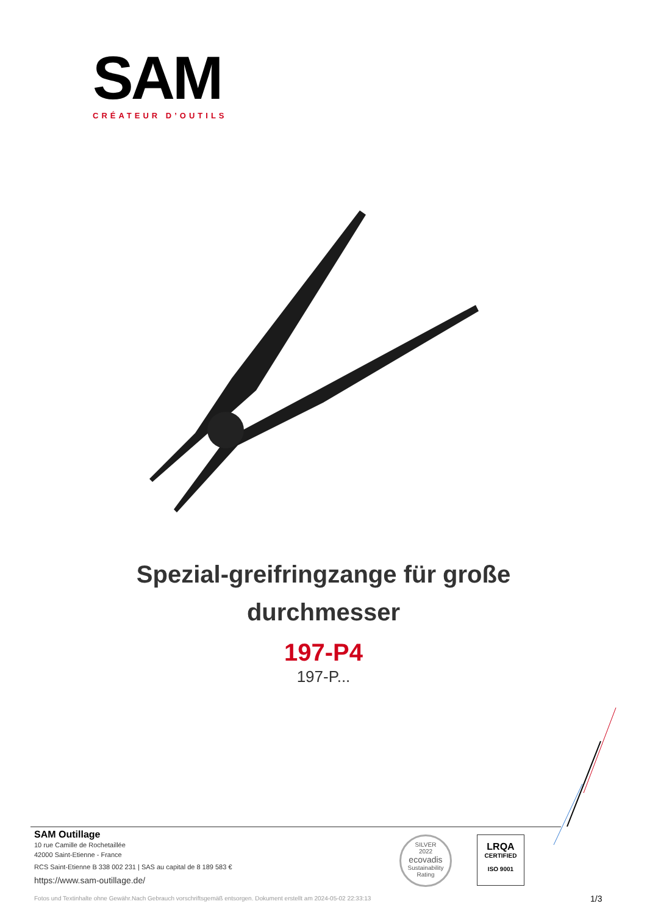SAM
CRÉATEUR D’OUTILS
Spezial-greifringzange für große
durchmesser
197-P4
197-P...
SAM Outillage
10 rue Camille de Rochetaillée
42000 Saint-Etienne - France
RCS Saint-Etienne B 338 002 231 | SAS au capital de 8 189 583 €
https://www.sam-outillage.de/
Fotos und Textinhalte ohne Gewähr.Nach Gebrauch vorschriftsgemäß entsorgen. Dokument erstellt am 2024-05-02 22:33:13
SILVER
2022
ecovadis
Sustainability Rating
LRQA
CERTIFIED
ISO 9001
1/3